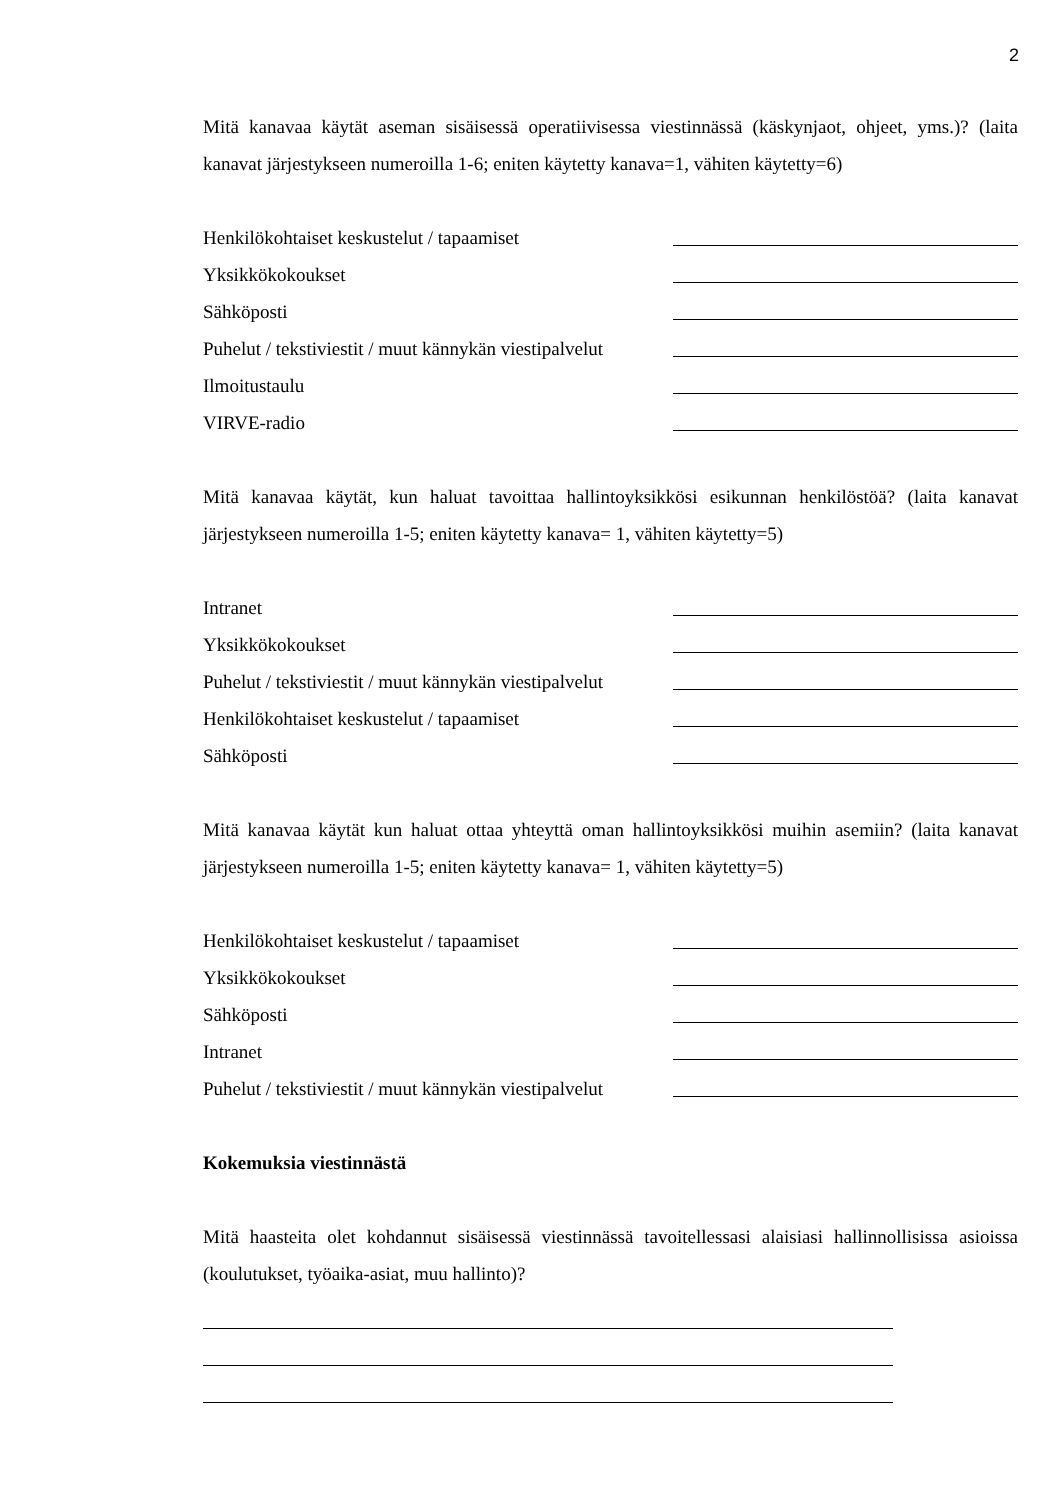2
Mitä kanavaa käytät aseman sisäisessä operatiivisessa viestinnässä (käskynjaot, ohjeet, yms.)? (laita kanavat järjestykseen numeroilla 1-6; eniten käytetty kanava=1, vähiten käytetty=6)
Henkilökohtaiset keskustelut / tapaamiset
Yksikkökokoukset
Sähköposti
Puhelut / tekstiviestit / muut kännykän viestipalvelut
Ilmoitustaulu
VIRVE-radio
Mitä kanavaa käytät, kun haluat tavoittaa hallintoyksikkösi esikunnan henkilöstöä? (laita kanavat järjestykseen numeroilla 1-5; eniten käytetty kanava= 1, vähiten käytetty=5)
Intranet
Yksikkökokoukset
Puhelut / tekstiviestit / muut kännykän viestipalvelut
Henkilökohtaiset keskustelut / tapaamiset
Sähköposti
Mitä kanavaa käytät kun haluat ottaa yhteyttä oman hallintoyksikkösi muihin asemiin? (laita kanavat järjestykseen numeroilla 1-5; eniten käytetty kanava= 1, vähiten käytetty=5)
Henkilökohtaiset keskustelut / tapaamiset
Yksikkökokoukset
Sähköposti
Intranet
Puhelut / tekstiviestit / muut kännykän viestipalvelut
Kokemuksia viestinnästä
Mitä haasteita olet kohdannut sisäisessä viestinnässä tavoitellessasi alaisiasi hallinnollisissa asioissa (koulutukset, työaika-asiat, muu hallinto)?